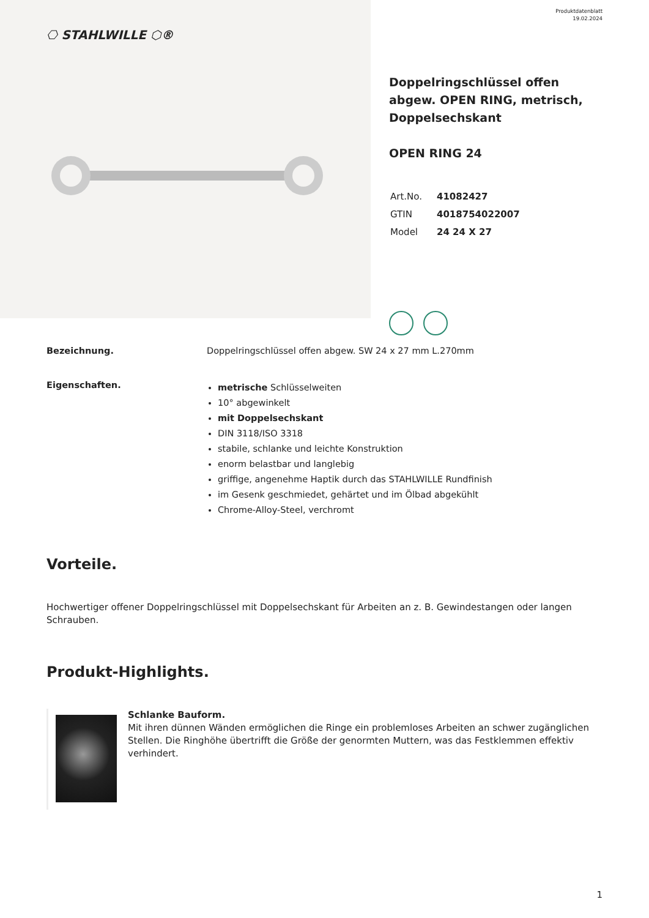⎔ STAHLWILLE ⬡®
Produktdatenblatt
19.02.2024
Doppelringschlüssel offen abgew. OPEN RING, metrisch, Doppelsechskant
OPEN RING 24
| Art.No. | 41082427 |
| GTIN | 4018754022007 |
| Model | 24 24 X 27 |
Bezeichnung. Doppelringschlüssel offen abgew. SW 24 x 27 mm L.270mm
Eigenschaften.
metrische Schlüsselweiten
10° abgewinkelt
mit Doppelsechskant
DIN 3118/ISO 3318
stabile, schlanke und leichte Konstruktion
enorm belastbar und langlebig
griffige, angenehme Haptik durch das STAHLWILLE Rundfinish
im Gesenk geschmiedet, gehärtet und im Ölbad abgekühlt
Chrome-Alloy-Steel, verchromt
Vorteile.
Hochwertiger offener Doppelringschlüssel mit Doppelsechskant für Arbeiten an z. B. Gewindestangen oder langen Schrauben.
Produkt-Highlights.
Schlanke Bauform.
Mit ihren dünnen Wänden ermöglichen die Ringe ein problemloses Arbeiten an schwer zugänglichen Stellen. Die Ringhöhe übertrifft die Größe der genormten Muttern, was das Festklemmen effektiv verhindert.
1